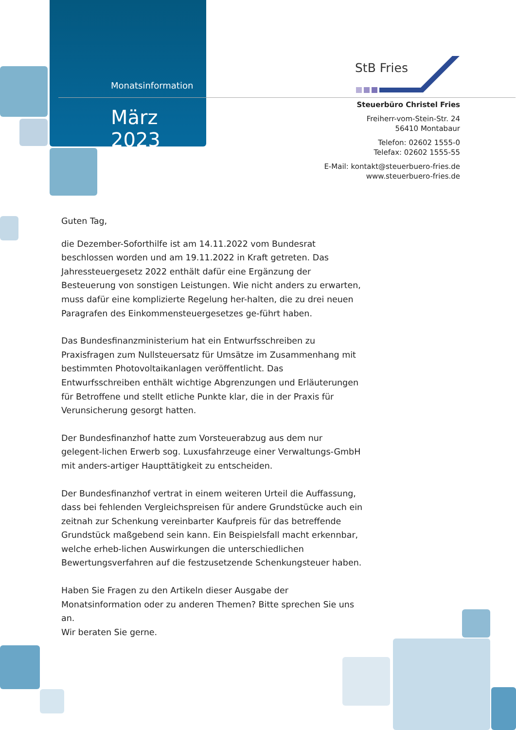Monatsinformation
März 2023
StB Fries
Steuerbüro Christel Fries
Freiherr-vom-Stein-Str. 24
56410 Montabaur
Telefon: 02602 1555-0
Telefax: 02602 1555-55
E-Mail: kontakt@steuerbuero-fries.de
www.steuerbuero-fries.de
Guten Tag,
die Dezember-Soforthilfe ist am 14.11.2022 vom Bundesrat beschlossen worden und am 19.11.2022 in Kraft getreten. Das Jahressteuergesetz 2022 enthält dafür eine Ergänzung der Besteuerung von sonstigen Leistungen. Wie nicht anders zu erwarten, muss dafür eine komplizierte Regelung her-halten, die zu drei neuen Paragrafen des Einkommensteuergesetzes ge-führt haben.
Das Bundesfinanzministerium hat ein Entwurfsschreiben zu Praxisfragen zum Nullsteuersatz für Umsätze im Zusammenhang mit bestimmten Photovoltaikanlagen veröffentlicht. Das Entwurfsschreiben enthält wichtige Abgrenzungen und Erläuterungen für Betroffene und stellt etliche Punkte klar, die in der Praxis für Verunsicherung gesorgt hatten.
Der Bundesfinanzhof hatte zum Vorsteuerabzug aus dem nur gelegent-lichen Erwerb sog. Luxusfahrzeuge einer Verwaltungs-GmbH mit anders-artiger Haupttätigkeit zu entscheiden.
Der Bundesfinanzhof vertrat in einem weiteren Urteil die Auffassung, dass bei fehlenden Vergleichspreisen für andere Grundstücke auch ein zeitnah zur Schenkung vereinbarter Kaufpreis für das betreffende Grundstück maßgebend sein kann. Ein Beispielsfall macht erkennbar, welche erheb-lichen Auswirkungen die unterschiedlichen Bewertungsverfahren auf die festzusetzende Schenkungsteuer haben.
Haben Sie Fragen zu den Artikeln dieser Ausgabe der Monatsinformation oder zu anderen Themen? Bitte sprechen Sie uns an.
Wir beraten Sie gerne.